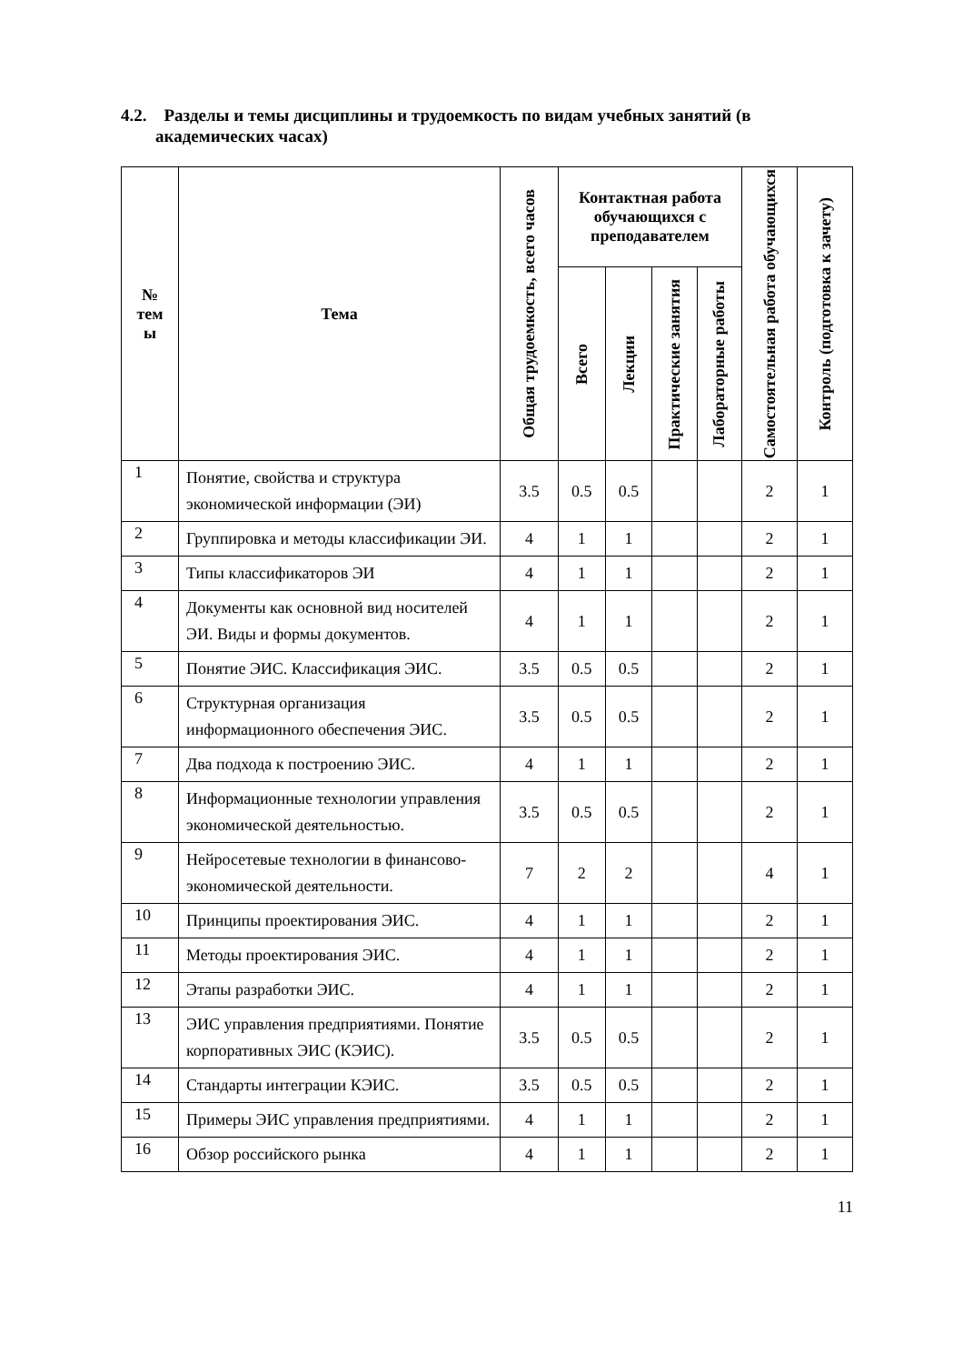4.2. Разделы и темы дисциплины и трудоемкость по видам учебных занятий (в
академических часах)
| № тем ы | Тема | Общая трудоемкость, всего часов | Контактная работа обучающихся с преподавателем | | | | Самостоятельная работа обучающихся | Контроль (подготовка к зачету) |
| --- | --- | --- | --- | --- | --- | --- | --- | --- |
| | | | Всего | Лекции | Практические занятия | Лабораторные работы | | |
| 1 | Понятие, свойства и структура экономической информации (ЭИ) | 3.5 | 0.5 | 0.5 | | | 2 | 1 |
| 2 | Группировка и методы классификации ЭИ. | 4 | 1 | 1 | | | 2 | 1 |
| 3 | Типы классификаторов ЭИ | 4 | 1 | 1 | | | 2 | 1 |
| 4 | Документы как основной вид носителей ЭИ. Виды и формы документов. | 4 | 1 | 1 | | | 2 | 1 |
| 5 | Понятие ЭИС. Классификация ЭИС. | 3.5 | 0.5 | 0.5 | | | 2 | 1 |
| 6 | Структурная организация информационного обеспечения ЭИС. | 3.5 | 0.5 | 0.5 | | | 2 | 1 |
| 7 | Два подхода к построению ЭИС. | 4 | 1 | 1 | | | 2 | 1 |
| 8 | Информационные технологии управления экономической деятельностью. | 3.5 | 0.5 | 0.5 | | | 2 | 1 |
| 9 | Нейросетевые технологии в финансово-экономической деятельности. | 7 | 2 | 2 | | | 4 | 1 |
| 10 | Принципы проектирования ЭИС. | 4 | 1 | 1 | | | 2 | 1 |
| 11 | Методы проектирования ЭИС. | 4 | 1 | 1 | | | 2 | 1 |
| 12 | Этапы разработки ЭИС. | 4 | 1 | 1 | | | 2 | 1 |
| 13 | ЭИС управления предприятиями. Понятие корпоративных ЭИС (КЭИС). | 3.5 | 0.5 | 0.5 | | | 2 | 1 |
| 14 | Стандарты интеграции КЭИС. | 3.5 | 0.5 | 0.5 | | | 2 | 1 |
| 15 | Примеры ЭИС управления предприятиями. | 4 | 1 | 1 | | | 2 | 1 |
| 16 | Обзор российского рынка | 4 | 1 | 1 | | | 2 | 1 |
11